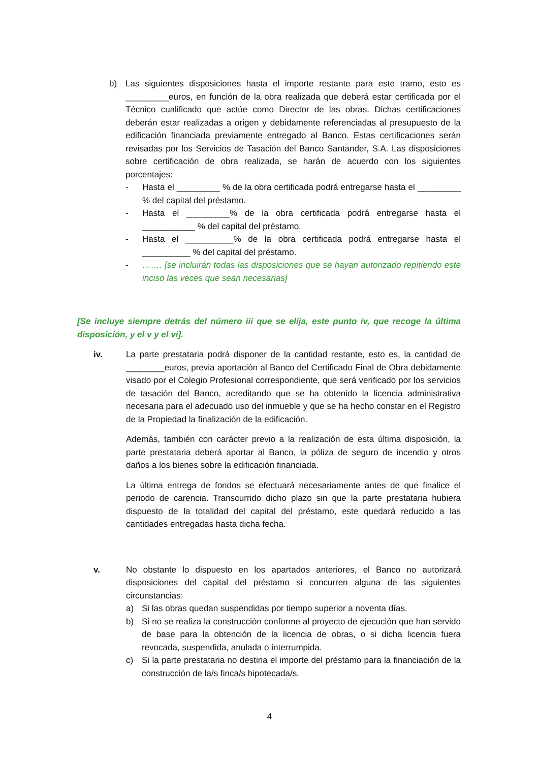b) Las siguientes disposiciones hasta el importe restante para este tramo, esto es _________euros, en función de la obra realizada que deberá estar certificada por el Técnico cualificado que actúe como Director de las obras. Dichas certificaciones deberán estar realizadas a origen y debidamente referenciadas al presupuesto de la edificación financiada previamente entregado al Banco. Estas certificaciones serán revisadas por los Servicios de Tasación del Banco Santander, S.A. Las disposiciones sobre certificación de obra realizada, se harán de acuerdo con los siguientes porcentajes:
- Hasta el _________ % de la obra certificada podrá entregarse hasta el _________ % del capital del préstamo.
- Hasta el _________% de la obra certificada podrá entregarse hasta el ___________ % del capital del préstamo.
- Hasta el __________% de la obra certificada podrá entregarse hasta el __________ % del capital del préstamo.
- ……. [se incluirán todas las disposiciones que se hayan autorizado repitiendo este inciso las veces que sean necesarias]
[Se incluye siempre detrás del número iii que se elija, este punto iv, que recoge la última disposición, y el v y el vi].
iv. La parte prestataria podrá disponer de la cantidad restante, esto es, la cantidad de ________euros, previa aportación al Banco del Certificado Final de Obra debidamente visado por el Colegio Profesional correspondiente, que será verificado por los servicios de tasación del Banco, acreditando que se ha obtenido la licencia administrativa necesaria para el adecuado uso del inmueble y que se ha hecho constar en el Registro de la Propiedad la finalización de la edificación.
Además, también con carácter previo a la realización de esta última disposición, la parte prestataria deberá aportar al Banco, la póliza de seguro de incendio y otros daños a los bienes sobre la edificación financiada.
La última entrega de fondos se efectuará necesariamente antes de que finalice el periodo de carencia. Transcurrido dicho plazo sin que la parte prestataria hubiera dispuesto de la totalidad del capital del préstamo, este quedará reducido a las cantidades entregadas hasta dicha fecha.
v. No obstante lo dispuesto en los apartados anteriores, el Banco no autorizará disposiciones del capital del préstamo si concurren alguna de las siguientes circunstancias:
a) Si las obras quedan suspendidas por tiempo superior a noventa días.
b) Si no se realiza la construcción conforme al proyecto de ejecución que han servido de base para la obtención de la licencia de obras, o si dicha licencia fuera revocada, suspendida, anulada o interrumpida.
c) Si la parte prestataria no destina el importe del préstamo para la financiación de la construcción de la/s finca/s hipotecada/s.
4